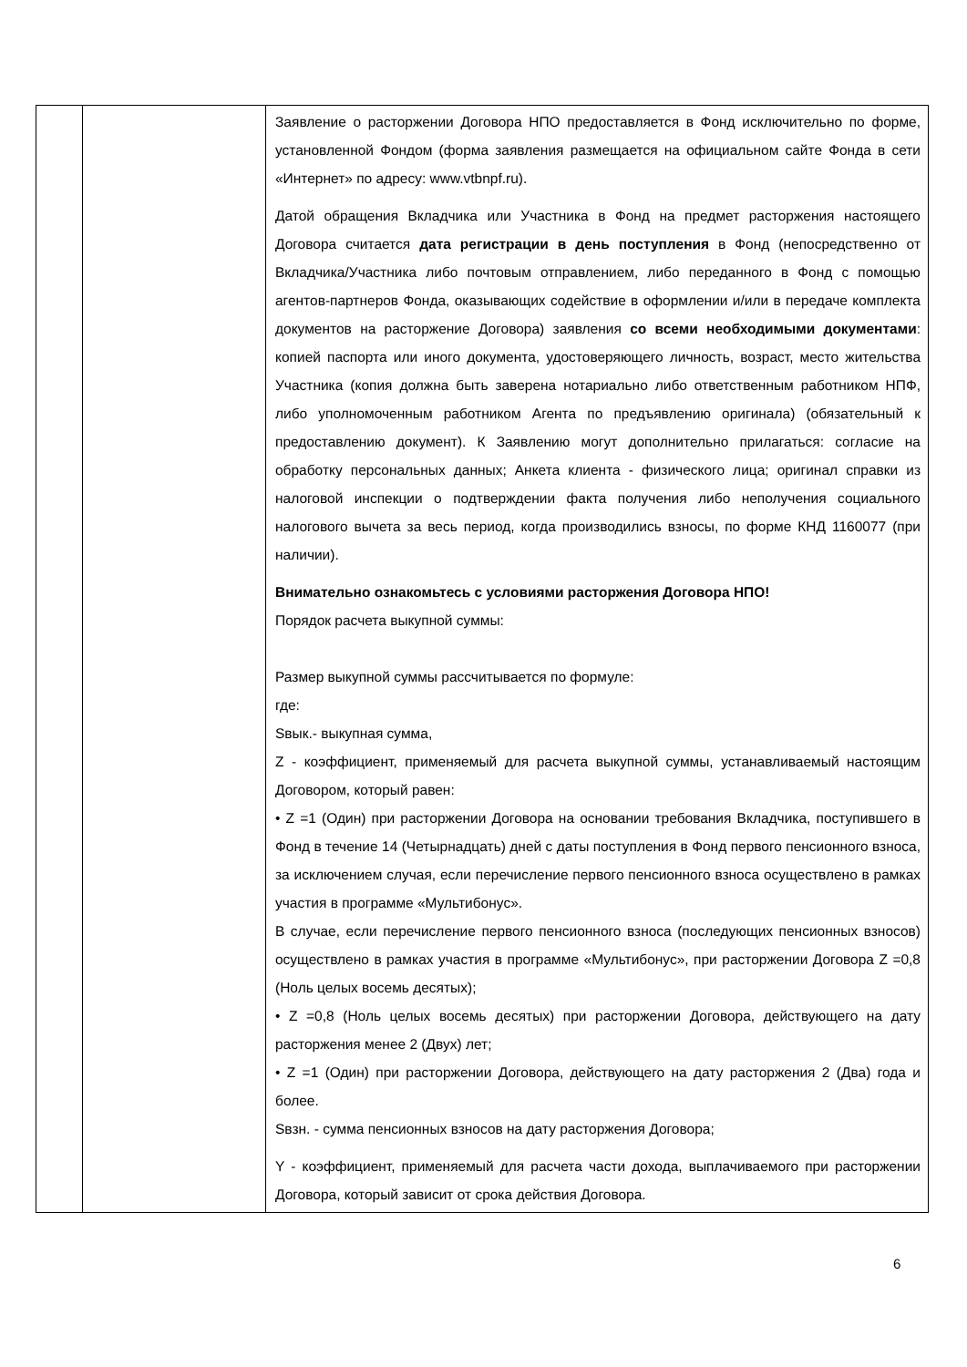| | | Заявление о расторжении Договора НПО предоставляется в Фонд исключительно по форме, установленной Фондом (форма заявления размещается на официальном сайте Фонда в сети «Интернет» по адресу: www.vtbnpf.ru). Датой обращения Вкладчика или Участника в Фонд на предмет расторжения настоящего Договора считается дата регистрации в день поступления в Фонд (непосредственно от Вкладчика/Участника либо почтовым отправлением, либо переданного в Фонд с помощью агентов-партнеров Фонда, оказывающих содействие в оформлении и/или в передаче комплекта документов на расторжение Договора) заявления со всеми необходимыми документами : копией паспорта или иного документа, удостоверяющего личность, возраст, место жительства Участника (копия должна быть заверена нотариально либо ответственным работником НПФ, либо уполномоченным работником Агента по предъявлению оригинала) (обязательный к предоставлению документ). К Заявлению могут дополнительно прилагаться: согласие на обработку персональных данных; Анкета клиента - физического лица; оригинал справки из налоговой инспекции о подтверждении факта получения либо неполучения социального налогового вычета за весь период, когда производились взносы, по форме КНД 1160077 (при наличии). Внимательно ознакомьтесь с условиями расторжения Договора НПО! Порядок расчета выкупной суммы: Размер выкупной суммы рассчитывается по формуле: где: Sвык.- выкупная сумма, Z - коэффициент, применяемый для расчета выкупной суммы, устанавливаемый настоящим Договором, который равен: • Z =1 (Один) при расторжении Договора на основании требования Вкладчика, поступившего в Фонд в течение 14 (Четырнадцать) дней с даты поступления в Фонд первого пенсионного взноса, за исключением случая, если перечисление первого пенсионного взноса осуществлено в рамках участия в программе «Мультибонус». В случае, если перечисление первого пенсионного взноса (последующих пенсионных взносов) осуществлено в рамках участия в программе «Мультибонус», при расторжении Договора Z =0,8 (Ноль целых восемь десятых); • Z =0,8 (Ноль целых восемь десятых) при расторжении Договора, действующего на дату расторжения менее 2 (Двух) лет; • Z =1 (Один) при расторжении Договора, действующего на дату расторжения 2 (Два) года и более. Sвзн. - сумма пенсионных взносов на дату расторжения Договора; Y - коэффициент, применяемый для расчета части дохода, выплачиваемого при расторжении Договора, который зависит от срока действия Договора. |
6